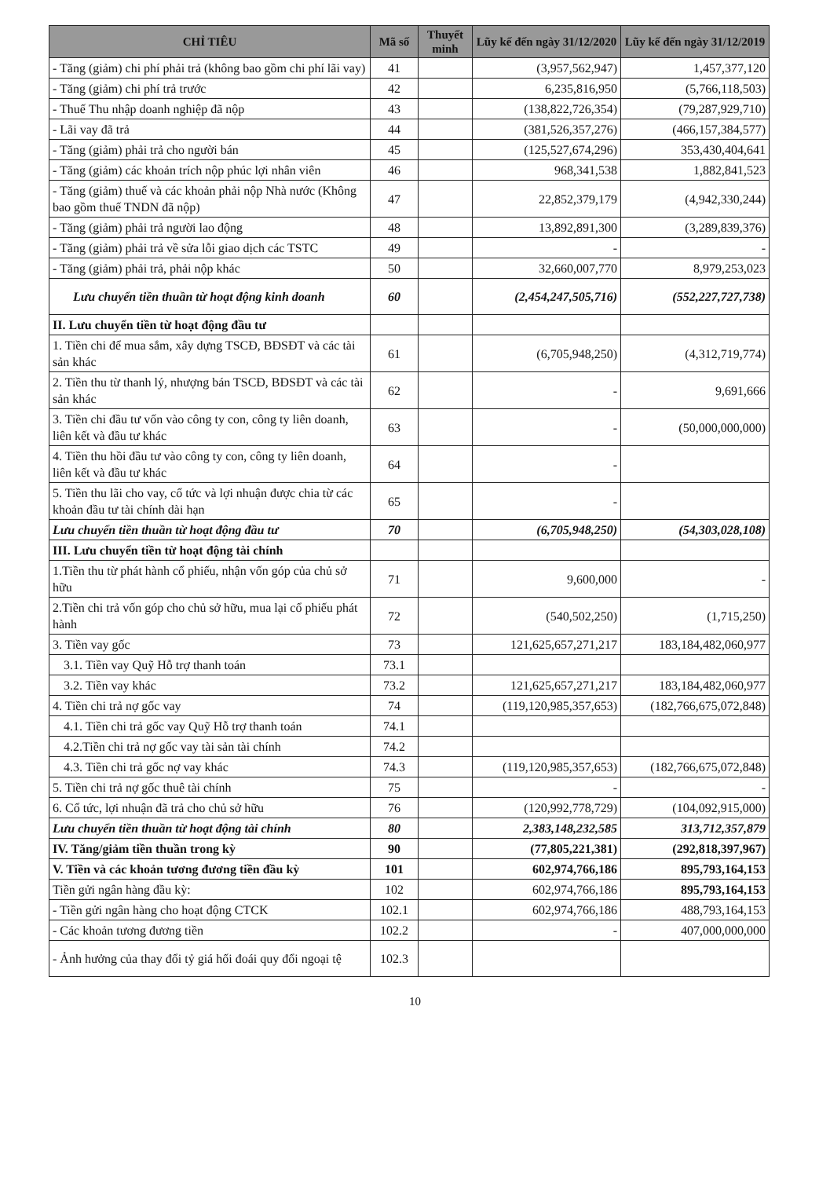| CHỈ TIÊU | Mã số | Thuyết minh | Lũy kế đến ngày 31/12/2020 | Lũy kế đến ngày 31/12/2019 |
| --- | --- | --- | --- | --- |
| - Tăng (giảm) chi phí phải trả (không bao gồm chi phí lãi vay) | 41 | | (3,957,562,947) | 1,457,377,120 |
| - Tăng (giảm) chi phí trả trước | 42 | | 6,235,816,950 | (5,766,118,503) |
| - Thuế Thu nhập doanh nghiệp đã nộp | 43 | | (138,822,726,354) | (79,287,929,710) |
| - Lãi vay đã trả | 44 | | (381,526,357,276) | (466,157,384,577) |
| - Tăng (giảm) phải trả cho người bán | 45 | | (125,527,674,296) | 353,430,404,641 |
| - Tăng (giảm) các khoản trích nộp phúc lợi nhân viên | 46 | | 968,341,538 | 1,882,841,523 |
| - Tăng (giảm) thuế và các khoản phải nộp Nhà nước (Không bao gồm thuế TNDN đã nộp) | 47 | | 22,852,379,179 | (4,942,330,244) |
| - Tăng (giảm) phải trả người lao động | 48 | | 13,892,891,300 | (3,289,839,376) |
| - Tăng (giảm) phải trả về sửa lỗi giao dịch các TSTC | 49 | | - | - |
| - Tăng (giảm) phải trả, phải nộp khác | 50 | | 32,660,007,770 | 8,979,253,023 |
| Lưu chuyển tiền thuần từ hoạt động kinh doanh | 60 | | (2,454,247,505,716) | (552,227,727,738) |
| II. Lưu chuyển tiền từ hoạt động đầu tư | | | | |
| 1. Tiền chi để mua sắm, xây dựng TSCĐ, BĐSĐT và các tài sản khác | 61 | | (6,705,948,250) | (4,312,719,774) |
| 2. Tiền thu từ thanh lý, nhượng bán TSCĐ, BĐSĐT và các tài sản khác | 62 | | - | 9,691,666 |
| 3. Tiền chi đầu tư vốn vào công ty con, công ty liên doanh, liên kết và đầu tư khác | 63 | | - | (50,000,000,000) |
| 4. Tiền thu hồi đầu tư vào công ty con, công ty liên doanh, liên kết và đầu tư khác | 64 | | - | |
| 5. Tiền thu lãi cho vay, cổ tức và lợi nhuận được chia từ các khoản đầu tư tài chính dài hạn | 65 | | - | |
| Lưu chuyển tiền thuần từ hoạt động đầu tư | 70 | | (6,705,948,250) | (54,303,028,108) |
| III. Lưu chuyển tiền từ hoạt động tài chính | | | | |
| 1.Tiền thu từ phát hành cổ phiếu, nhận vốn góp của chủ sở hữu | 71 | | 9,600,000 | - |
| 2.Tiền chi trả vốn góp cho chủ sở hữu, mua lại cổ phiếu phát hành | 72 | | (540,502,250) | (1,715,250) |
| 3. Tiền vay gốc | 73 | | 121,625,657,271,217 | 183,184,482,060,977 |
| 3.1. Tiền vay Quỹ Hỗ trợ thanh toán | 73.1 | | | |
| 3.2. Tiền vay khác | 73.2 | | 121,625,657,271,217 | 183,184,482,060,977 |
| 4. Tiền chi trả nợ gốc vay | 74 | | (119,120,985,357,653) | (182,766,675,072,848) |
| 4.1. Tiền chi trả gốc vay Quỹ Hỗ trợ thanh toán | 74.1 | | | |
| 4.2.Tiền chi trả nợ gốc vay tài sản tài chính | 74.2 | | | |
| 4.3. Tiền chi trả gốc nợ vay khác | 74.3 | | (119,120,985,357,653) | (182,766,675,072,848) |
| 5. Tiền chi trả nợ gốc thuê tài chính | 75 | | - | - |
| 6. Cổ tức, lợi nhuận đã trả cho chủ sở hữu | 76 | | (120,992,778,729) | (104,092,915,000) |
| Lưu chuyển tiền thuần từ hoạt động tài chính | 80 | | 2,383,148,232,585 | 313,712,357,879 |
| IV. Tăng/giảm tiền thuần trong kỳ | 90 | | (77,805,221,381) | (292,818,397,967) |
| V. Tiền và các khoản tương đương tiền đầu kỳ | 101 | | 602,974,766,186 | 895,793,164,153 |
| Tiền gửi ngân hàng đầu kỳ: | 102 | | 602,974,766,186 | 895,793,164,153 |
| - Tiền gửi ngân hàng cho hoạt động CTCK | 102.1 | | 602,974,766,186 | 488,793,164,153 |
| - Các khoản tương đương tiền | 102.2 | | - | 407,000,000,000 |
| - Ảnh hưởng của thay đổi tỷ giá hối đoái quy đổi ngoại tệ | 102.3 | | | |
10